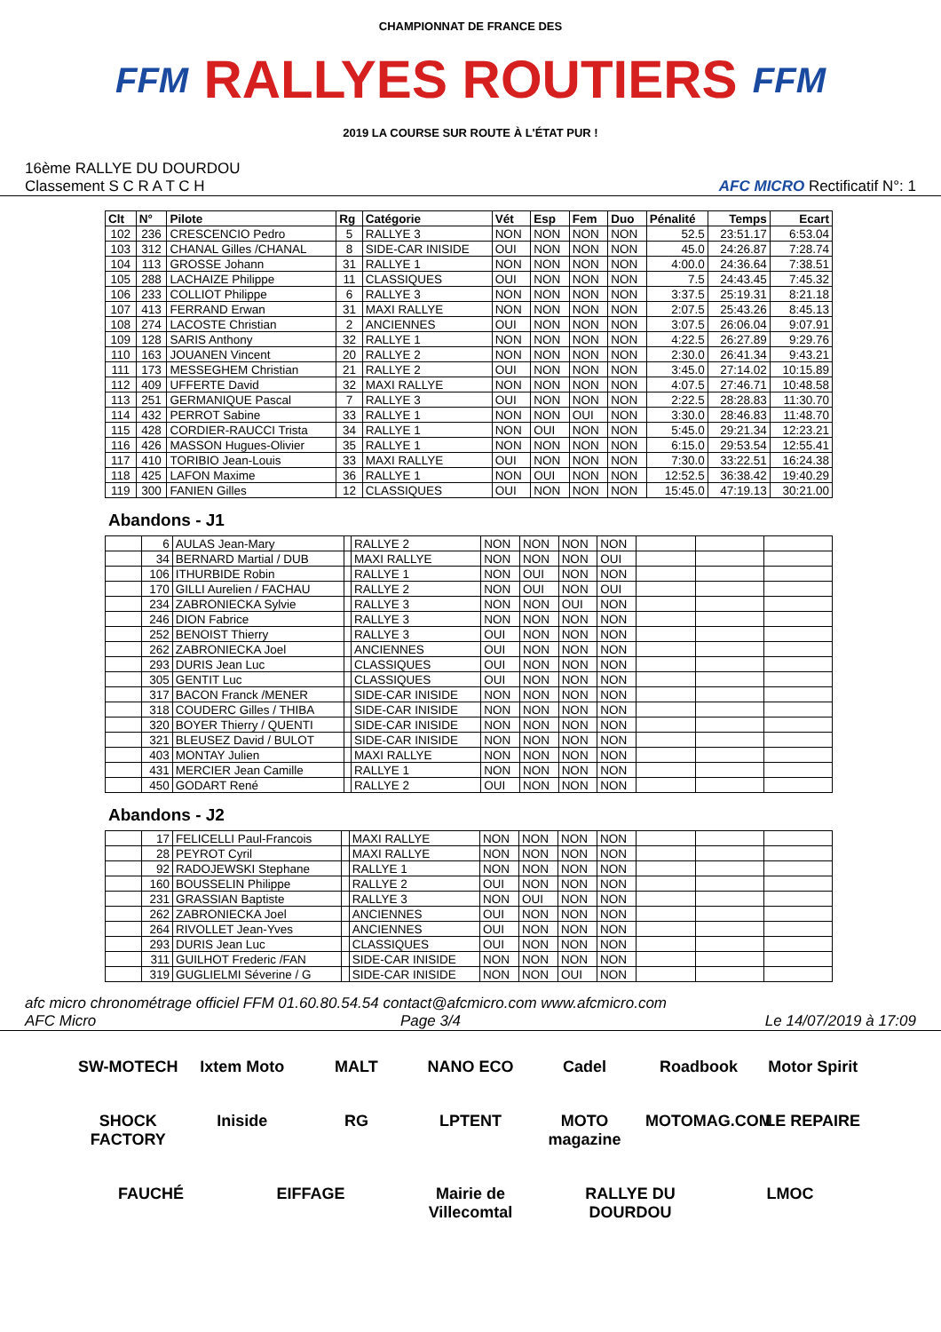FFM
CHAMPIONNAT DE FRANCE DES
RALLYES ROUTIERS
2019 LA COURSE SUR ROUTE À L'ÉTAT PUR !
FFM
16ème RALLYE DU DOURDOU
Classement S C R A T C H
AFC MICRO Rectificatif N°: 1
| Clt | N° | Pilote | Rg | Catégorie | Vét | Esp | Fem | Duo | Pénalité | Temps | Ecart |
| --- | --- | --- | --- | --- | --- | --- | --- | --- | --- | --- | --- |
| 102 | 236 | CRESCENCIO Pedro | 5 | RALLYE 3 | NON | NON | NON | NON | 52.5 | 23:51.17 | 6:53.04 |
| 103 | 312 | CHANAL Gilles /CHANAL | 8 | SIDE-CAR INISIDE | OUI | NON | NON | NON | 45.0 | 24:26.87 | 7:28.74 |
| 104 | 113 | GROSSE Johann | 31 | RALLYE 1 | NON | NON | NON | NON | 4:00.0 | 24:36.64 | 7:38.51 |
| 105 | 288 | LACHAIZE Philippe | 11 | CLASSIQUES | OUI | NON | NON | NON | 7.5 | 24:43.45 | 7:45.32 |
| 106 | 233 | COLLIOT Philippe | 6 | RALLYE 3 | NON | NON | NON | NON | 3:37.5 | 25:19.31 | 8:21.18 |
| 107 | 413 | FERRAND Erwan | 31 | MAXI RALLYE | NON | NON | NON | NON | 2:07.5 | 25:43.26 | 8:45.13 |
| 108 | 274 | LACOSTE Christian | 2 | ANCIENNES | OUI | NON | NON | NON | 3:07.5 | 26:06.04 | 9:07.91 |
| 109 | 128 | SARIS Anthony | 32 | RALLYE 1 | NON | NON | NON | NON | 4:22.5 | 26:27.89 | 9:29.76 |
| 110 | 163 | JOUANEN Vincent | 20 | RALLYE 2 | NON | NON | NON | NON | 2:30.0 | 26:41.34 | 9:43.21 |
| 111 | 173 | MESSEGHEM Christian | 21 | RALLYE 2 | OUI | NON | NON | NON | 3:45.0 | 27:14.02 | 10:15.89 |
| 112 | 409 | UFFERTE David | 32 | MAXI RALLYE | NON | NON | NON | NON | 4:07.5 | 27:46.71 | 10:48.58 |
| 113 | 251 | GERMANIQUE Pascal | 7 | RALLYE 3 | OUI | NON | NON | NON | 2:22.5 | 28:28.83 | 11:30.70 |
| 114 | 432 | PERROT Sabine | 33 | RALLYE 1 | NON | NON | OUI | NON | 3:30.0 | 28:46.83 | 11:48.70 |
| 115 | 428 | CORDIER-RAUCCI Trista | 34 | RALLYE 1 | NON | OUI | NON | NON | 5:45.0 | 29:21.34 | 12:23.21 |
| 116 | 426 | MASSON Hugues-Olivier | 35 | RALLYE 1 | NON | NON | NON | NON | 6:15.0 | 29:53.54 | 12:55.41 |
| 117 | 410 | TORIBIO Jean-Louis | 33 | MAXI RALLYE | OUI | NON | NON | NON | 7:30.0 | 33:22.51 | 16:24.38 |
| 118 | 425 | LAFON Maxime | 36 | RALLYE 1 | NON | OUI | NON | NON | 12:52.5 | 36:38.42 | 19:40.29 |
| 119 | 300 | FANIEN Gilles | 12 | CLASSIQUES | OUI | NON | NON | NON | 15:45.0 | 47:19.13 | 30:21.00 |
Abandons - J1
| | 6 | AULAS Jean-Mary | | RALLYE 2 | NON | NON | NON | NON | | | |
| | 34 | BERNARD Martial / DUB | | MAXI RALLYE | NON | NON | NON | OUI | | | |
| | 106 | ITHURBIDE Robin | | RALLYE 1 | NON | OUI | NON | NON | | | |
| | 170 | GILLI Aurelien / FACHAU | | RALLYE 2 | NON | OUI | NON | OUI | | | |
| | 234 | ZABRONIECKA Sylvie | | RALLYE 3 | NON | NON | OUI | NON | | | |
| | 246 | DION Fabrice | | RALLYE 3 | NON | NON | NON | NON | | | |
| | 252 | BENOIST Thierry | | RALLYE 3 | OUI | NON | NON | NON | | | |
| | 262 | ZABRONIECKA Joel | | ANCIENNES | OUI | NON | NON | NON | | | |
| | 293 | DURIS Jean Luc | | CLASSIQUES | OUI | NON | NON | NON | | | |
| | 305 | GENTIT Luc | | CLASSIQUES | OUI | NON | NON | NON | | | |
| | 317 | BACON Franck /MENER | | SIDE-CAR INISIDE | NON | NON | NON | NON | | | |
| | 318 | COUDERC Gilles / THIBA | | SIDE-CAR INISIDE | NON | NON | NON | NON | | | |
| | 320 | BOYER Thierry / QUENTI | | SIDE-CAR INISIDE | NON | NON | NON | NON | | | |
| | 321 | BLEUSEZ David / BULOT | | SIDE-CAR INISIDE | NON | NON | NON | NON | | | |
| | 403 | MONTAY Julien | | MAXI RALLYE | NON | NON | NON | NON | | | |
| | 431 | MERCIER Jean Camille | | RALLYE 1 | NON | NON | NON | NON | | | |
| | 450 | GODART René | | RALLYE 2 | OUI | NON | NON | NON | | | |
Abandons - J2
| | 17 | FELICELLI Paul-Francois | | MAXI RALLYE | NON | NON | NON | NON | | | |
| | 28 | PEYROT Cyril | | MAXI RALLYE | NON | NON | NON | NON | | | |
| | 92 | RADOJEWSKI Stephane | | RALLYE 1 | NON | NON | NON | NON | | | |
| | 160 | BOUSSELIN Philippe | | RALLYE 2 | OUI | NON | NON | NON | | | |
| | 231 | GRASSIAN Baptiste | | RALLYE 3 | NON | OUI | NON | NON | | | |
| | 262 | ZABRONIECKA Joel | | ANCIENNES | OUI | NON | NON | NON | | | |
| | 264 | RIVOLLET Jean-Yves | | ANCIENNES | OUI | NON | NON | NON | | | |
| | 293 | DURIS Jean Luc | | CLASSIQUES | OUI | NON | NON | NON | | | |
| | 311 | GUILHOT Frederic /FAN | | SIDE-CAR INISIDE | NON | NON | NON | NON | | | |
| | 319 | GUGLIELMI Séverine / G | | SIDE-CAR INISIDE | NON | NON | OUI | NON | | | |
afc micro chronométrage officiel FFM 01.60.80.54.54 contact@afcmicro.com www.afcmicro.com
AFC Micro Page 3/4 Le 14/07/2019 à 17:09
SW-MOTECH Ixtem Moto MALT NANO ECO Cadel Roadbook Motor Spirit SHOCK FACTORY Iniside RG LPTENT MOTO magazine MOTOMAG.COM LE REPAIRE FAUCHÉ EIFFAGE Mairie de Villecomtal RALLYE DU DOURDOU LMOC